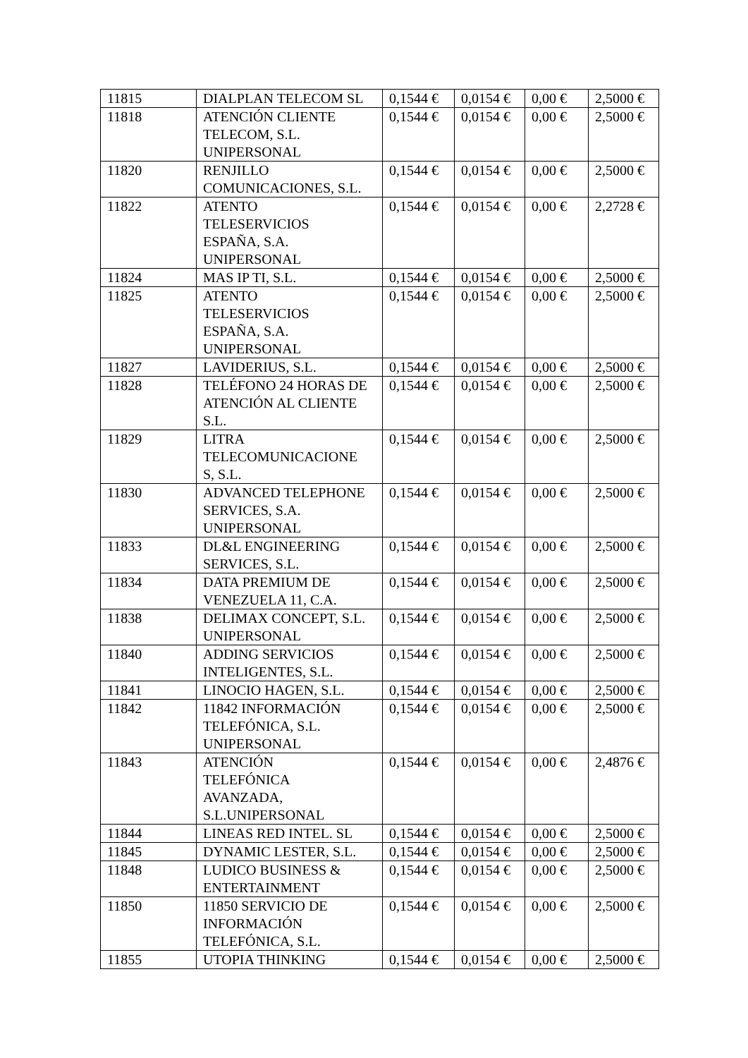| 11815 | DIALPLAN TELECOM SL | 0,1544 € | 0,0154 € | 0,00 € | 2,5000 € |
| 11818 | ATENCIÓN CLIENTE TELECOM, S.L. UNIPERSONAL | 0,1544 € | 0,0154 € | 0,00 € | 2,5000 € |
| 11820 | RENJILLO COMUNICACIONES, S.L. | 0,1544 € | 0,0154 € | 0,00 € | 2,5000 € |
| 11822 | ATENTO TELESERVICIOS ESPAÑA, S.A. UNIPERSONAL | 0,1544 € | 0,0154 € | 0,00 € | 2,2728 € |
| 11824 | MAS IP TI, S.L. | 0,1544 € | 0,0154 € | 0,00 € | 2,5000 € |
| 11825 | ATENTO TELESERVICIOS ESPAÑA, S.A. UNIPERSONAL | 0,1544 € | 0,0154 € | 0,00 € | 2,5000 € |
| 11827 | LAVIDERIUS, S.L. | 0,1544 € | 0,0154 € | 0,00 € | 2,5000 € |
| 11828 | TELÉFONO 24 HORAS DE ATENCIÓN AL CLIENTE S.L. | 0,1544 € | 0,0154 € | 0,00 € | 2,5000 € |
| 11829 | LITRA TELECOMUNICACIONE S, S.L. | 0,1544 € | 0,0154 € | 0,00 € | 2,5000 € |
| 11830 | ADVANCED TELEPHONE SERVICES, S.A. UNIPERSONAL | 0,1544 € | 0,0154 € | 0,00 € | 2,5000 € |
| 11833 | DL&L ENGINEERING SERVICES, S.L. | 0,1544 € | 0,0154 € | 0,00 € | 2,5000 € |
| 11834 | DATA PREMIUM DE VENEZUELA 11, C.A. | 0,1544 € | 0,0154 € | 0,00 € | 2,5000 € |
| 11838 | DELIMAX CONCEPT, S.L. UNIPERSONAL | 0,1544 € | 0,0154 € | 0,00 € | 2,5000 € |
| 11840 | ADDING SERVICIOS INTELIGENTES, S.L. | 0,1544 € | 0,0154 € | 0,00 € | 2,5000 € |
| 11841 | LINOCIO HAGEN, S.L. | 0,1544 € | 0,0154 € | 0,00 € | 2,5000 € |
| 11842 | 11842 INFORMACIÓN TELEFÓNICA, S.L. UNIPERSONAL | 0,1544 € | 0,0154 € | 0,00 € | 2,5000 € |
| 11843 | ATENCIÓN TELEFÓNICA AVANZADA, S.L.UNIPERSONAL | 0,1544 € | 0,0154 € | 0,00 € | 2,4876 € |
| 11844 | LINEAS RED INTEL. SL | 0,1544 € | 0,0154 € | 0,00 € | 2,5000 € |
| 11845 | DYNAMIC LESTER, S.L. | 0,1544 € | 0,0154 € | 0,00 € | 2,5000 € |
| 11848 | LUDICO BUSINESS & ENTERTAINMENT | 0,1544 € | 0,0154 € | 0,00 € | 2,5000 € |
| 11850 | 11850 SERVICIO DE INFORMACIÓN TELEFÓNICA, S.L. | 0,1544 € | 0,0154 € | 0,00 € | 2,5000 € |
| 11855 | UTOPIA THINKING | 0,1544 € | 0,0154 € | 0,00 € | 2,5000 € |